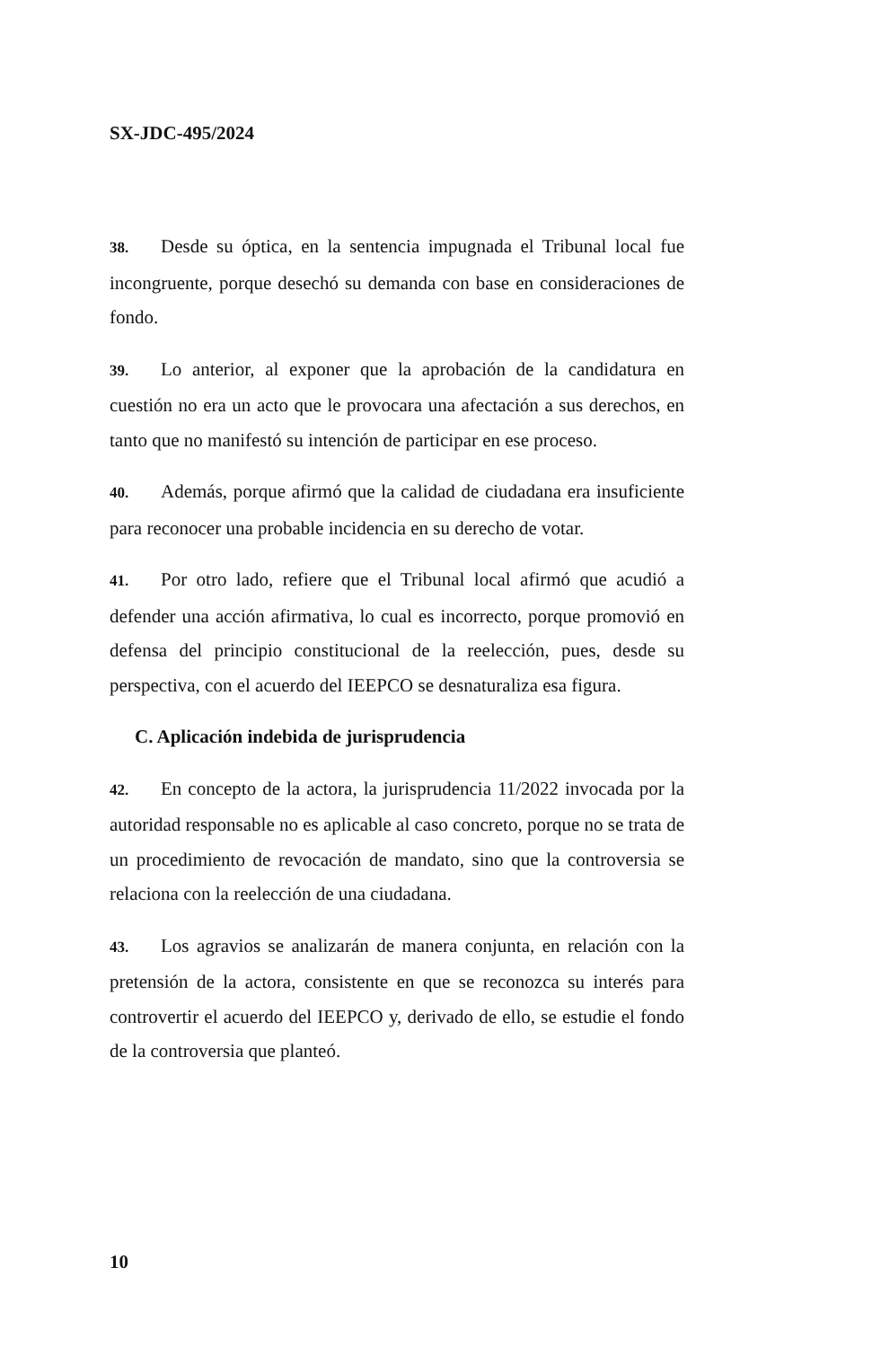SX-JDC-495/2024
38. Desde su óptica, en la sentencia impugnada el Tribunal local fue incongruente, porque desechó su demanda con base en consideraciones de fondo.
39. Lo anterior, al exponer que la aprobación de la candidatura en cuestión no era un acto que le provocara una afectación a sus derechos, en tanto que no manifestó su intención de participar en ese proceso.
40. Además, porque afirmó que la calidad de ciudadana era insuficiente para reconocer una probable incidencia en su derecho de votar.
41. Por otro lado, refiere que el Tribunal local afirmó que acudió a defender una acción afirmativa, lo cual es incorrecto, porque promovió en defensa del principio constitucional de la reelección, pues, desde su perspectiva, con el acuerdo del IEEPCO se desnaturaliza esa figura.
C. Aplicación indebida de jurisprudencia
42. En concepto de la actora, la jurisprudencia 11/2022 invocada por la autoridad responsable no es aplicable al caso concreto, porque no se trata de un procedimiento de revocación de mandato, sino que la controversia se relaciona con la reelección de una ciudadana.
43. Los agravios se analizarán de manera conjunta, en relación con la pretensión de la actora, consistente en que se reconozca su interés para controvertir el acuerdo del IEEPCO y, derivado de ello, se estudie el fondo de la controversia que planteó.
10